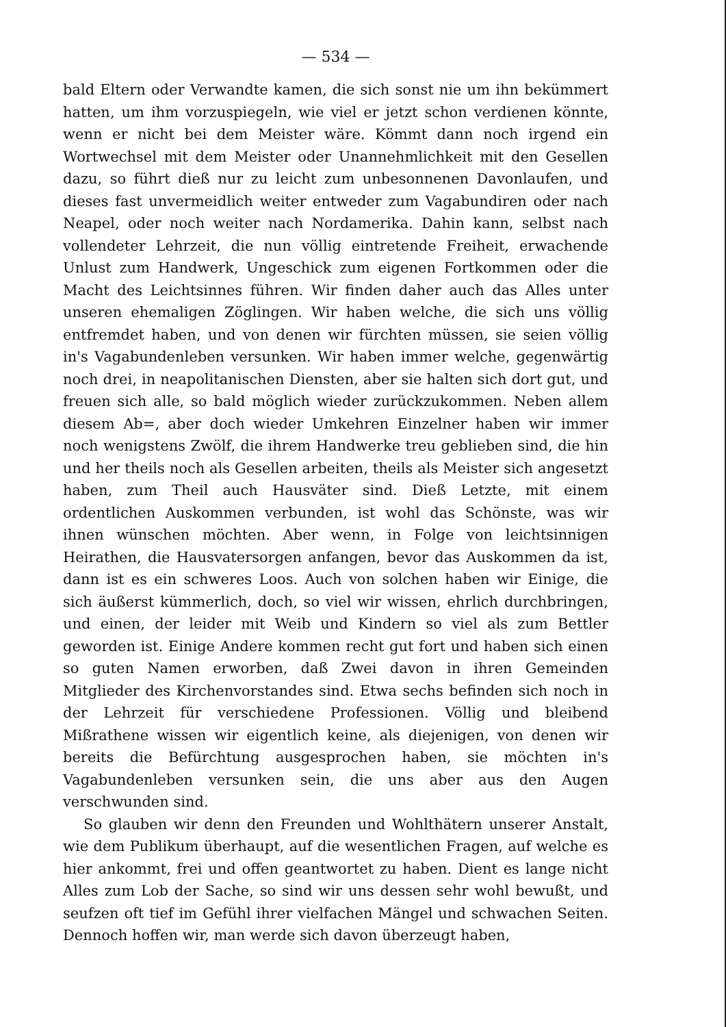— 534 —
bald Eltern oder Verwandte kamen, die sich sonst nie um ihn bekümmert hatten, um ihm vorzuspiegeln, wie viel er jetzt schon verdienen könnte, wenn er nicht bei dem Meister wäre. Kömmt dann noch irgend ein Wortwechsel mit dem Meister oder Unannehmlichkeit mit den Gesellen dazu, so führt dieß nur zu leicht zum unbesonnenen Davonlaufen, und dieses fast unvermeidlich weiter entweder zum Vagabundiren oder nach Neapel, oder noch weiter nach Nordamerika. Dahin kann, selbst nach vollendeter Lehrzeit, die nun völlig eintretende Freiheit, erwachende Unlust zum Handwerk, Ungeschick zum eigenen Fortkommen oder die Macht des Leichtsinnes führen. Wir finden daher auch das Alles unter unseren ehemaligen Zöglingen. Wir haben welche, die sich uns völlig entfremdet haben, und von denen wir fürchten müssen, sie seien völlig in's Vagabundenleben versunken. Wir haben immer welche, gegenwärtig noch drei, in neapolitanischen Diensten, aber sie halten sich dort gut, und freuen sich alle, so bald möglich wieder zurückzukommen. Neben allem diesem Ab=, aber doch wieder Umkehren Einzelner haben wir immer noch wenigstens Zwölf, die ihrem Handwerke treu geblieben sind, die hin und her theils noch als Gesellen arbeiten, theils als Meister sich angesetzt haben, zum Theil auch Hausväter sind. Dieß Letzte, mit einem ordentlichen Auskommen verbunden, ist wohl das Schönste, was wir ihnen wünschen möchten. Aber wenn, in Folge von leichtsinnigen Heirathen, die Hausvatersorgen anfangen, bevor das Auskommen da ist, dann ist es ein schweres Loos. Auch von solchen haben wir Einige, die sich äußerst kümmerlich, doch, so viel wir wissen, ehrlich durchbringen, und einen, der leider mit Weib und Kindern so viel als zum Bettler geworden ist. Einige Andere kommen recht gut fort und haben sich einen so guten Namen erworben, daß Zwei davon in ihren Gemeinden Mitglieder des Kirchenvorstandes sind. Etwa sechs befinden sich noch in der Lehrzeit für verschiedene Professionen. Völlig und bleibend Mißrathene wissen wir eigentlich keine, als diejenigen, von denen wir bereits die Befürchtung ausgesprochen haben, sie möchten in's Vagabundenleben versunken sein, die uns aber aus den Augen verschwunden sind.
So glauben wir denn den Freunden und Wohlthätern unserer Anstalt, wie dem Publikum überhaupt, auf die wesentlichen Fragen, auf welche es hier ankommt, frei und offen geantwortet zu haben. Dient es lange nicht Alles zum Lob der Sache, so sind wir uns dessen sehr wohl bewußt, und seufzen oft tief im Gefühl ihrer vielfachen Mängel und schwachen Seiten. Dennoch hoffen wir, man werde sich davon überzeugt haben,